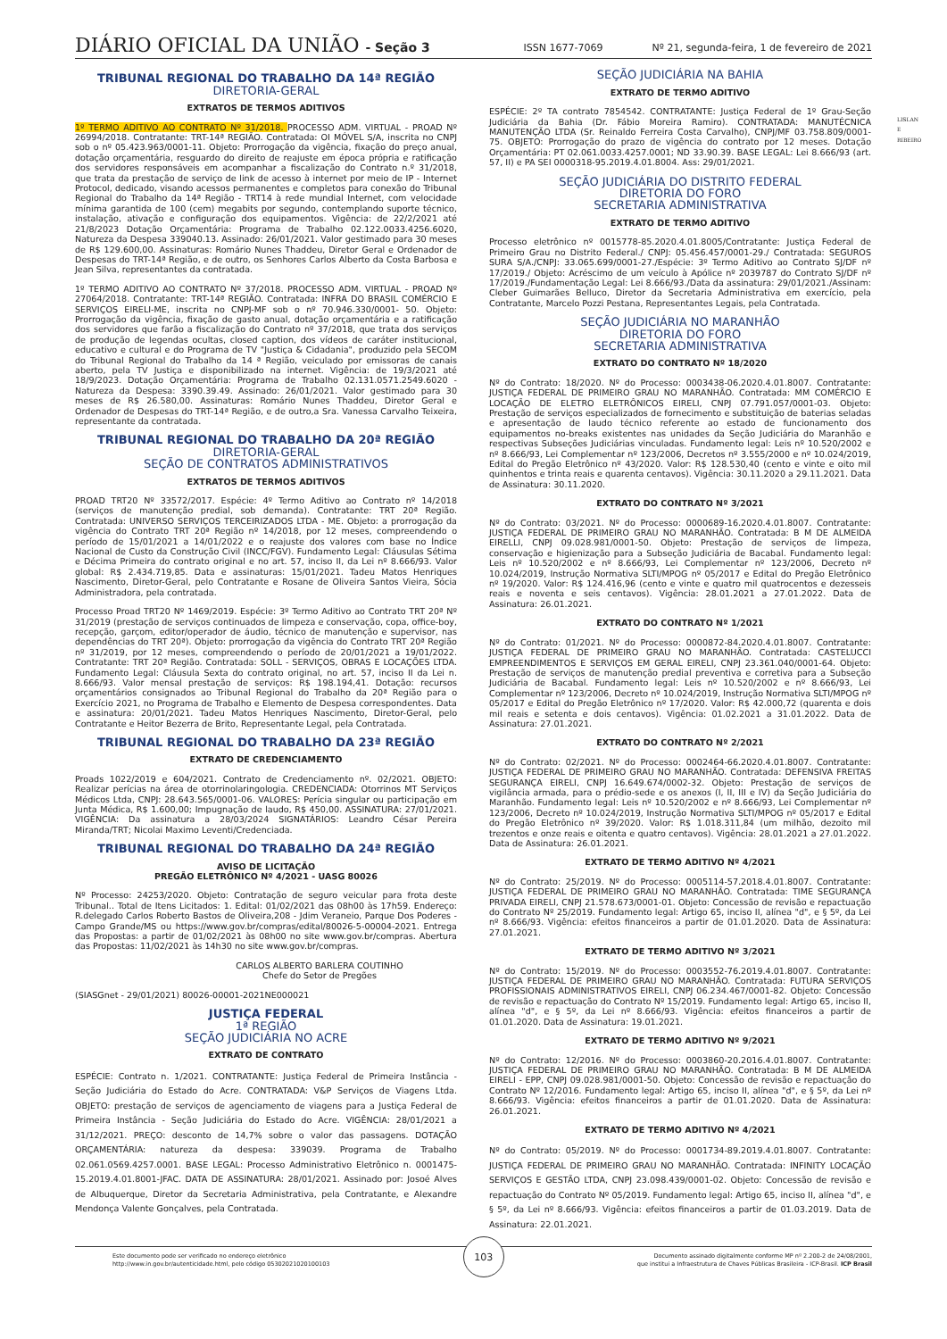DIÁRIO OFICIAL DA UNIÃO - Seção 3 ISSN 1677-7069 Nº 21, segunda-feira, 1 de fevereiro de 2021
LISLAN
E
RIBEIRO
TRIBUNAL REGIONAL DO TRABALHO DA 14ª REGIÃO
DIRETORIA-GERAL
EXTRATOS DE TERMOS ADITIVOS
1º TERMO ADITIVO AO CONTRATO Nº 31/2018. PROCESSO ADM. VIRTUAL - PROAD Nº 26994/2018. Contratante: TRT-14ª REGIÃO. Contratada: OI MÓVEL S/A, inscrita no CNPJ sob o nº 05.423.963/0001-11. Objeto: Prorrogação da vigência, fixação do preço anual, dotação orçamentária, resguardo do direito de reajuste em época própria e ratificação dos servidores responsáveis em acompanhar a fiscalização do Contrato n.º 31/2018, que trata da prestação de serviço de link de acesso à internet por meio de IP - Internet Protocol, dedicado, visando acessos permanentes e completos para conexão do Tribunal Regional do Trabalho da 14ª Região - TRT14 à rede mundial Internet, com velocidade mínima garantida de 100 (cem) megabits por segundo, contemplando suporte técnico, instalação, ativação e configuração dos equipamentos. Vigência: de 22/2/2021 até 21/8/2023 Dotação Orçamentária: Programa de Trabalho 02.122.0033.4256.6020, Natureza da Despesa 339040.13. Assinado: 26/01/2021. Valor gestimado para 30 meses de R$ 129.600,00. Assinaturas: Romário Nunes Thaddeu, Diretor Geral e Ordenador de Despesas do TRT-14ª Região, e de outro, os Senhores Carlos Alberto da Costa Barbosa e Jean Silva, representantes da contratada.
1º TERMO ADITIVO AO CONTRATO Nº 37/2018. PROCESSO ADM. VIRTUAL - PROAD Nº 27064/2018. Contratante: TRT-14ª REGIÃO. Contratada: INFRA DO BRASIL COMÉRCIO E SERVIÇOS EIRELI-ME, inscrita no CNPJ-MF sob o nº 70.946.330/0001- 50. Objeto: Prorrogação da vigência, fixação de gasto anual, dotação orçamentária e a ratificação dos servidores que farão a fiscalização do Contrato nº 37/2018, que trata dos serviços de produção de legendas ocultas, closed caption, dos vídeos de caráter institucional, educativo e cultural e do Programa de TV "Justiça & Cidadania", produzido pela SECOM do Tribunal Regional do Trabalho da 14 ª Região, veiculado por emissoras de canais aberto, pela TV Justiça e disponibilizado na internet. Vigência: de 19/3/2021 até 18/9/2023. Dotação Orçamentária: Programa de Trabalho 02.131.0571.2549.6020 - Natureza da Despesa: 3390.39.49. Assinado: 26/01/2021. Valor gestimado para 30 meses de R$ 26.580,00. Assinaturas: Romário Nunes Thaddeu, Diretor Geral e Ordenador de Despesas do TRT-14ª Região, e de outro,a Sra. Vanessa Carvalho Teixeira, representante da contratada.
TRIBUNAL REGIONAL DO TRABALHO DA 20ª REGIÃO
DIRETORIA-GERAL
SEÇÃO DE CONTRATOS ADMINISTRATIVOS
EXTRATOS DE TERMOS ADITIVOS
PROAD TRT20 Nº 33572/2017. Espécie: 4º Termo Aditivo ao Contrato nº 14/2018 (serviços de manutenção predial, sob demanda). Contratante: TRT 20ª Região. Contratada: UNIVERSO SERVIÇOS TERCEIRIZADOS LTDA - ME. Objeto: a prorrogação da vigência do Contrato TRT 20ª Região nº 14/2018, por 12 meses, compreendendo o período de 15/01/2021 a 14/01/2022 e o reajuste dos valores com base no Índice Nacional de Custo da Construção Civil (INCC/FGV). Fundamento Legal: Cláusulas Sétima e Décima Primeira do contrato original e no art. 57, inciso II, da Lei nº 8.666/93. Valor global: R$ 2.434.719,85. Data e assinaturas: 15/01/2021. Tadeu Matos Henriques Nascimento, Diretor-Geral, pelo Contratante e Rosane de Oliveira Santos Vieira, Sócia Administradora, pela contratada.
Processo Proad TRT20 Nº 1469/2019. Espécie: 3º Termo Aditivo ao Contrato TRT 20ª Nº 31/2019 (prestação de serviços continuados de limpeza e conservação, copa, office-boy, recepção, garçom, editor/operador de áudio, técnico de manutenção e supervisor, nas dependências do TRT 20ª). Objeto: prorrogação da vigência do Contrato TRT 20ª Região nº 31/2019, por 12 meses, compreendendo o período de 20/01/2021 a 19/01/2022. Contratante: TRT 20ª Região. Contratada: SOLL - SERVIÇOS, OBRAS E LOCAÇÕES LTDA. Fundamento Legal: Cláusula Sexta do contrato original, no art. 57, inciso II da Lei n. 8.666/93. Valor mensal prestação de serviços: R$ 198.194,41. Dotação: recursos orçamentários consignados ao Tribunal Regional do Trabalho da 20ª Região para o Exercício 2021, no Programa de Trabalho e Elemento de Despesa correspondentes. Data e assinatura: 20/01/2021. Tadeu Matos Henriques Nascimento, Diretor-Geral, pelo Contratante e Heitor Bezerra de Brito, Representante Legal, pela Contratada.
TRIBUNAL REGIONAL DO TRABALHO DA 23ª REGIÃO
EXTRATO DE CREDENCIAMENTO
Proads 1022/2019 e 604/2021. Contrato de Credenciamento nº. 02/2021. OBJETO: Realizar perícias na área de otorrinolaringologia. CREDENCIADA: Otorrinos MT Serviços Médicos Ltda, CNPJ: 28.643.565/0001-06. VALORES: Perícia singular ou participação em Junta Médica, R$ 1.600,00; Impugnação de laudo, R$ 450,00. ASSINATURA: 27/01/2021. VIGÊNCIA: Da assinatura a 28/03/2024 SIGNATÁRIOS: Leandro César Pereira Miranda/TRT; Nicolai Maximo Leventi/Credenciada.
TRIBUNAL REGIONAL DO TRABALHO DA 24ª REGIÃO
AVISO DE LICITAÇÃO
PREGÃO ELETRÔNICO Nº 4/2021 - UASG 80026
Nº Processo: 24253/2020. Objeto: Contratação de seguro veicular para frota deste Tribunal.. Total de Itens Licitados: 1. Edital: 01/02/2021 das 08h00 às 17h59. Endereço: R.delegado Carlos Roberto Bastos de Oliveira,208 - Jdim Veraneio, Parque Dos Poderes - Campo Grande/MS ou https://www.gov.br/compras/edital/80026-5-00004-2021. Entrega das Propostas: a partir de 01/02/2021 às 08h00 no site www.gov.br/compras. Abertura das Propostas: 11/02/2021 às 14h30 no site www.gov.br/compras.
CARLOS ALBERTO BARLERA COUTINHO
Chefe do Setor de Pregões
(SIASGnet - 29/01/2021) 80026-00001-2021NE000021
JUSTIÇA FEDERAL
1ª REGIÃO
SEÇÃO JUDICIÁRIA NO ACRE
EXTRATO DE CONTRATO
ESPÉCIE: Contrato n. 1/2021. CONTRATANTE: Justiça Federal de Primeira Instância - Seção Judiciária do Estado do Acre. CONTRATADA: V&P Serviços de Viagens Ltda. OBJETO: prestação de serviços de agenciamento de viagens para a Justiça Federal de Primeira Instância - Seção Judiciária do Estado do Acre. VIGÊNCIA: 28/01/2021 a 31/12/2021. PREÇO: desconto de 14,7% sobre o valor das passagens. DOTAÇÃO ORÇAMENTÁRIA: natureza da despesa: 339039. Programa de Trabalho 02.061.0569.4257.0001. BASE LEGAL: Processo Administrativo Eletrônico n. 0001475-15.2019.4.01.8001-JFAC. DATA DE ASSINATURA: 28/01/2021. Assinado por: Josoé Alves de Albuquerque, Diretor da Secretaria Administrativa, pela Contratante, e Alexandre Mendonça Valente Gonçalves, pela Contratada.
SEÇÃO JUDICIÁRIA NA BAHIA
EXTRATO DE TERMO ADITIVO
ESPÉCIE: 2º TA contrato 7854542. CONTRATANTE: Justiça Federal de 1º Grau-Seção Judiciária da Bahia (Dr. Fábio Moreira Ramiro). CONTRATADA: MANUTÉCNICA MANUTENÇÃO LTDA (Sr. Reinaldo Ferreira Costa Carvalho), CNPJ/MF 03.758.809/0001-75. OBJETO: Prorrogação do prazo de vigência do contrato por 12 meses. Dotação Orçamentária: PT 02.061.0033.4257.0001; ND 33.90.39. BASE LEGAL: Lei 8.666/93 (art. 57, II) e PA SEI 0000318-95.2019.4.01.8004. Ass: 29/01/2021.
SEÇÃO JUDICIÁRIA DO DISTRITO FEDERAL
DIRETORIA DO FORO
SECRETARIA ADMINISTRATIVA
EXTRATO DE TERMO ADITIVO
Processo eletrônico nº 0015778-85.2020.4.01.8005/Contratante: Justiça Federal de Primeiro Grau no Distrito Federal./ CNPJ: 05.456.457/0001-29./ Contratada: SEGUROS SURA S/A./CNPJ: 33.065.699/0001-27./Espécie: 3º Termo Aditivo ao Contrato SJ/DF nº 17/2019./ Objeto: Acréscimo de um veículo à Apólice nº 2039787 do Contrato SJ/DF nº 17/2019./Fundamentação Legal: Lei 8.666/93./Data da assinatura: 29/01/2021./Assinam: Cleber Guimarães Belluco, Diretor da Secretaria Administrativa em exercício, pela Contratante, Marcelo Pozzi Pestana, Representantes Legais, pela Contratada.
SEÇÃO JUDICIÁRIA NO MARANHÃO
DIRETORIA DO FORO
SECRETARIA ADMINISTRATIVA
EXTRATO DO CONTRATO Nº 18/2020
Nº do Contrato: 18/2020. Nº do Processo: 0003438-06.2020.4.01.8007. Contratante: JUSTIÇA FEDERAL DE PRIMEIRO GRAU NO MARANHÃO. Contratada: MM COMÉRCIO E LOCAÇÃO DE ELETRO ELETRÔNICOS EIRELI, CNPJ 07.791.057/0001-03. Objeto: Prestação de serviços especializados de fornecimento e substituição de baterias seladas e apresentação de laudo técnico referente ao estado de funcionamento dos equipamentos no-breaks existentes nas unidades da Seção Judiciária do Maranhão e respectivas Subseções Judiciárias vinculadas. Fundamento legal: Leis nº 10.520/2002 e nº 8.666/93, Lei Complementar nº 123/2006, Decretos nº 3.555/2000 e nº 10.024/2019, Edital do Pregão Eletrônico nº 43/2020. Valor: R$ 128.530,40 (cento e vinte e oito mil quinhentos e trinta reais e quarenta centavos). Vigência: 30.11.2020 a 29.11.2021. Data de Assinatura: 30.11.2020.
EXTRATO DO CONTRATO Nº 3/2021
Nº do Contrato: 03/2021. Nº do Processo: 0000689-16.2020.4.01.8007. Contratante: JUSTIÇA FEDERAL DE PRIMEIRO GRAU NO MARANHÃO. Contratada: B M DE ALMEIDA EIRELLI, CNPJ 09.028.981/0001-50. Objeto: Prestação de serviços de limpeza, conservação e higienização para a Subseção Judiciária de Bacabal. Fundamento legal: Leis nº 10.520/2002 e nº 8.666/93, Lei Complementar nº 123/2006, Decreto nº 10.024/2019, Instrução Normativa SLTI/MPOG nº 05/2017 e Edital do Pregão Eletrônico nº 19/2020. Valor: R$ 124.416,96 (cento e vinte e quatro mil quatrocentos e dezesseis reais e noventa e seis centavos). Vigência: 28.01.2021 a 27.01.2022. Data de Assinatura: 26.01.2021.
EXTRATO DO CONTRATO Nº 1/2021
Nº do Contrato: 01/2021. Nº do Processo: 0000872-84.2020.4.01.8007. Contratante: JUSTIÇA FEDERAL DE PRIMEIRO GRAU NO MARANHÃO. Contratada: CASTELUCCI EMPREENDIMENTOS E SERVIÇOS EM GERAL EIRELI, CNPJ 23.361.040/0001-64. Objeto: Prestação de serviços de manutenção predial preventiva e corretiva para a Subseção Judiciária de Bacabal. Fundamento legal: Leis nº 10.520/2002 e nº 8.666/93, Lei Complementar nº 123/2006, Decreto nº 10.024/2019, Instrução Normativa SLTI/MPOG nº 05/2017 e Edital do Pregão Eletrônico nº 17/2020. Valor: R$ 42.000,72 (quarenta e dois mil reais e setenta e dois centavos). Vigência: 01.02.2021 a 31.01.2022. Data de Assinatura: 27.01.2021.
EXTRATO DO CONTRATO Nº 2/2021
Nº do Contrato: 02/2021. Nº do Processo: 0002464-66.2020.4.01.8007. Contratante: JUSTIÇA FEDERAL DE PRIMEIRO GRAU NO MARANHÃO. Contratada: DEFENSIVA FREITAS SEGURANÇA EIRELI, CNPJ 16.649.674/0002-32. Objeto: Prestação de serviços de vigilância armada, para o prédio-sede e os anexos (I, II, III e IV) da Seção Judiciária do Maranhão. Fundamento legal: Leis nº 10.520/2002 e nº 8.666/93, Lei Complementar nº 123/2006, Decreto nº 10.024/2019, Instrução Normativa SLTI/MPOG nº 05/2017 e Edital do Pregão Eletrônico nº 39/2020. Valor: R$ 1.018.311,84 (um milhão, dezoito mil trezentos e onze reais e oitenta e quatro centavos). Vigência: 28.01.2021 a 27.01.2022. Data de Assinatura: 26.01.2021.
EXTRATO DE TERMO ADITIVO Nº 4/2021
Nº do Contrato: 25/2019. Nº do Processo: 0005114-57.2018.4.01.8007. Contratante: JUSTIÇA FEDERAL DE PRIMEIRO GRAU NO MARANHÃO. Contratada: TIME SEGURANÇA PRIVADA EIRELI, CNPJ 21.578.673/0001-01. Objeto: Concessão de revisão e repactuação do Contrato Nº 25/2019. Fundamento legal: Artigo 65, inciso II, alínea "d", e § 5º, da Lei nº 8.666/93. Vigência: efeitos financeiros a partir de 01.01.2020. Data de Assinatura: 27.01.2021.
EXTRATO DE TERMO ADITIVO Nº 3/2021
Nº do Contrato: 15/2019. Nº do Processo: 0003552-76.2019.4.01.8007. Contratante: JUSTIÇA FEDERAL DE PRIMEIRO GRAU NO MARANHÃO. Contratada: FUTURA SERVIÇOS PROFISSIONAIS ADMINISTRATIVOS EIRELI, CNPJ 06.234.467/0001-82. Objeto: Concessão de revisão e repactuação do Contrato Nº 15/2019. Fundamento legal: Artigo 65, inciso II, alínea "d", e § 5º, da Lei nº 8.666/93. Vigência: efeitos financeiros a partir de 01.01.2020. Data de Assinatura: 19.01.2021.
EXTRATO DE TERMO ADITIVO Nº 9/2021
Nº do Contrato: 12/2016. Nº do Processo: 0003860-20.2016.4.01.8007. Contratante: JUSTIÇA FEDERAL DE PRIMEIRO GRAU NO MARANHÃO. Contratada: B M DE ALMEIDA EIRELI - EPP, CNPJ 09.028.981/0001-50. Objeto: Concessão de revisão e repactuação do Contrato Nº 12/2016. Fundamento legal: Artigo 65, inciso II, alínea "d", e § 5º, da Lei nº 8.666/93. Vigência: efeitos financeiros a partir de 01.01.2020. Data de Assinatura: 26.01.2021.
EXTRATO DE TERMO ADITIVO Nº 4/2021
Nº do Contrato: 05/2019. Nº do Processo: 0001734-89.2019.4.01.8007. Contratante: JUSTIÇA FEDERAL DE PRIMEIRO GRAU NO MARANHÃO. Contratada: INFINITY LOCAÇÃO SERVIÇOS E GESTÃO LTDA, CNPJ 23.098.439/0001-02. Objeto: Concessão de revisão e repactuação do Contrato Nº 05/2019. Fundamento legal: Artigo 65, inciso II, alínea "d", e § 5º, da Lei nº 8.666/93. Vigência: efeitos financeiros a partir de 01.03.2019. Data de Assinatura: 22.01.2021.
Este documento pode ser verificado no endereço eletrônico
http://www.in.gov.br/autenticidade.html, pelo código 05302021020100103
103
Documento assinado digitalmente conforme MP nº 2.200-2 de 24/08/2001,
que institui a Infraestrutura de Chaves Públicas Brasileira - ICP-Brasil. ICP Brasil